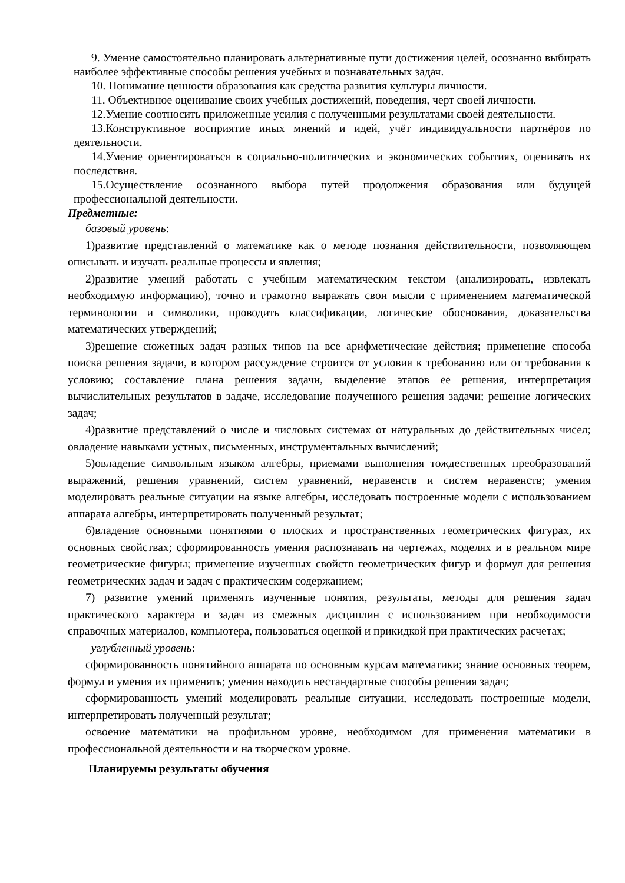9. Умение самостоятельно планировать альтернативные пути достижения целей, осознанно выбирать наиболее эффективные способы решения учебных и познавательных задач.
10. Понимание ценности образования как средства развития культуры личности.
11. Объективное оценивание своих учебных достижений, поведения, черт своей личности.
12.Умение соотносить приложенные усилия с полученными результатами своей деятельности.
13.Конструктивное восприятие иных мнений и идей, учёт индивидуальности партнёров по деятельности.
14.Умение ориентироваться в социально-политических и экономических событиях, оценивать их последствия.
15.Осуществление осознанного выбора путей продолжения образования или будущей профессиональной деятельности.
Предметные:
базовый уровень:
1)развитие представлений о математике как о методе познания действительности, позволяющем описывать и изучать реальные процессы и явления;
2)развитие умений работать с учебным математическим текстом (анализировать, извлекать необходимую информацию), точно и грамотно выражать свои мысли с применением математической терминологии и символики, проводить классификации, логические обоснования, доказательства математических утверждений;
3)решение сюжетных задач разных типов на все арифметические действия; применение способа поиска решения задачи, в котором рассуждение строится от условия к требованию или от требования к условию; составление плана решения задачи, выделение этапов ее решения, интерпретация вычислительных результатов в задаче, исследование полученного решения задачи; решение логических задач;
4)развитие представлений о числе и числовых системах от натуральных до действительных чисел; овладение навыками устных, письменных, инструментальных вычислений;
5)овладение символьным языком алгебры, приемами выполнения тождественных преобразований выражений, решения уравнений, систем уравнений, неравенств и систем неравенств; умения моделировать реальные ситуации на языке алгебры, исследовать построенные модели с использованием аппарата алгебры, интерпретировать полученный результат;
6)владение основными понятиями о плоских и пространственных геометрических фигурах, их основных свойствах; сформированность умения распознавать на чертежах, моделях и в реальном мире геометрические фигуры; применение изученных свойств геометрических фигур и формул для решения геометрических задач и задач с практическим содержанием;
7) развитие умений применять изученные понятия, результаты, методы для решения задач практического характера и задач из смежных дисциплин с использованием при необходимости справочных материалов, компьютера, пользоваться оценкой и прикидкой при практических расчетах;
углубленный уровень:
сформированность понятийного аппарата по основным курсам математики; знание основных теорем, формул и умения их применять; умения находить нестандартные способы решения задач;
сформированность умений моделировать реальные ситуации, исследовать построенные модели, интерпретировать полученный результат;
освоение математики на профильном уровне, необходимом для применения математики в профессиональной деятельности и на творческом уровне.
Планируемы результаты обучения